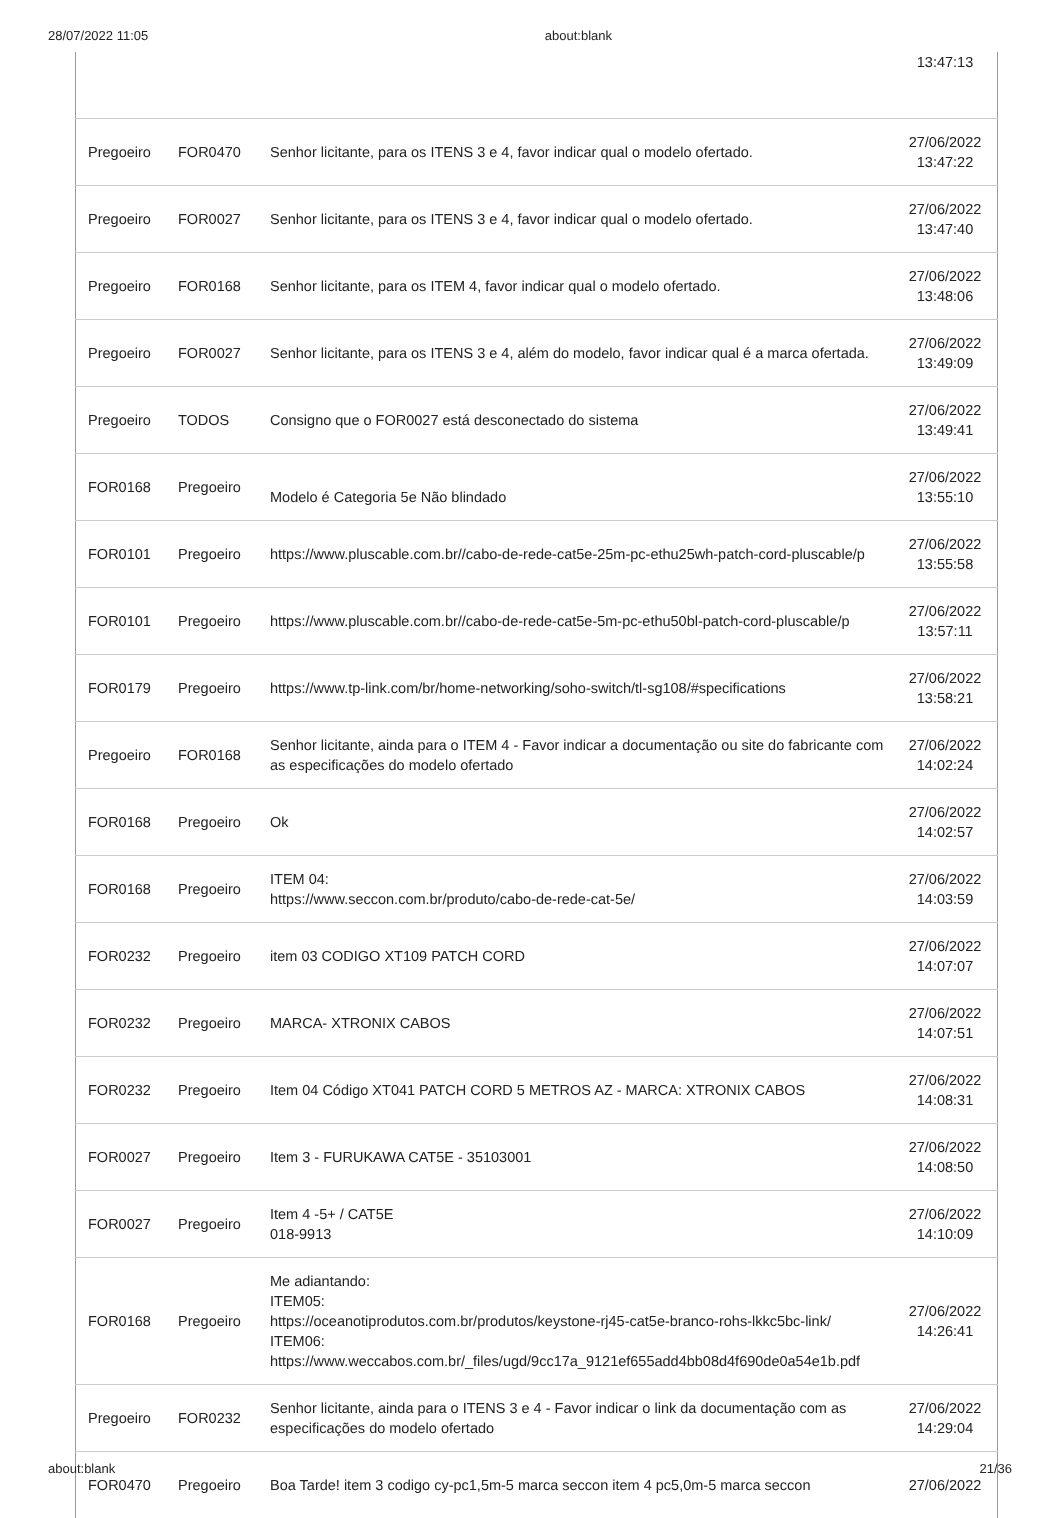28/07/2022 11:05 about:blank
| | | | 13:47:13 |
| Pregoeiro | FOR0470 | Senhor licitante, para os ITENS 3 e 4, favor indicar qual o modelo ofertado. | 27/06/2022 13:47:22 |
| Pregoeiro | FOR0027 | Senhor licitante, para os ITENS 3 e 4, favor indicar qual o modelo ofertado. | 27/06/2022 13:47:40 |
| Pregoeiro | FOR0168 | Senhor licitante, para os ITEM 4, favor indicar qual o modelo ofertado. | 27/06/2022 13:48:06 |
| Pregoeiro | FOR0027 | Senhor licitante, para os ITENS 3 e 4, além do modelo, favor indicar qual é a marca ofertada. | 27/06/2022 13:49:09 |
| Pregoeiro | TODOS | Consigno que o FOR0027 está desconectado do sistema | 27/06/2022 13:49:41 |
| FOR0168 | Pregoeiro | Modelo é Categoria 5e Não blindado | 27/06/2022 13:55:10 |
| FOR0101 | Pregoeiro | https://www.pluscable.com.br//cabo-de-rede-cat5e-25m-pc-ethu25wh-patch-cord-pluscable/p | 27/06/2022 13:55:58 |
| FOR0101 | Pregoeiro | https://www.pluscable.com.br//cabo-de-rede-cat5e-5m-pc-ethu50bl-patch-cord-pluscable/p | 27/06/2022 13:57:11 |
| FOR0179 | Pregoeiro | https://www.tp-link.com/br/home-networking/soho-switch/tl-sg108/#specifications | 27/06/2022 13:58:21 |
| Pregoeiro | FOR0168 | Senhor licitante, ainda para o ITEM 4 - Favor indicar a documentação ou site do fabricante com as especificações do modelo ofertado | 27/06/2022 14:02:24 |
| FOR0168 | Pregoeiro | Ok | 27/06/2022 14:02:57 |
| FOR0168 | Pregoeiro | ITEM 04: https://www.seccon.com.br/produto/cabo-de-rede-cat-5e/ | 27/06/2022 14:03:59 |
| FOR0232 | Pregoeiro | item 03 CODIGO XT109 PATCH CORD | 27/06/2022 14:07:07 |
| FOR0232 | Pregoeiro | MARCA- XTRONIX CABOS | 27/06/2022 14:07:51 |
| FOR0232 | Pregoeiro | Item 04 Código XT041 PATCH CORD 5 METROS AZ - MARCA: XTRONIX CABOS | 27/06/2022 14:08:31 |
| FOR0027 | Pregoeiro | Item 3 - FURUKAWA CAT5E - 35103001 | 27/06/2022 14:08:50 |
| FOR0027 | Pregoeiro | Item 4 -5+ / CAT5E 018-9913 | 27/06/2022 14:10:09 |
| FOR0168 | Pregoeiro | Me adiantando: ITEM05: https://oceanotiprodutos.com.br/produtos/keystone-rj45-cat5e-branco-rohs-lkkc5bc-link/ ITEM06: https://www.weccabos.com.br/_files/ugd/9cc17a_9121ef655add4bb08d4f690de0a54e1b.pdf | 27/06/2022 14:26:41 |
| Pregoeiro | FOR0232 | Senhor licitante, ainda para o ITENS 3 e 4 - Favor indicar o link da documentação com as especificações do modelo ofertado | 27/06/2022 14:29:04 |
| FOR0470 | Pregoeiro | Boa Tarde! item 3 codigo cy-pc1,5m-5 marca seccon item 4 pc5,0m-5 marca seccon | 27/06/2022 |
about:blank 21/36